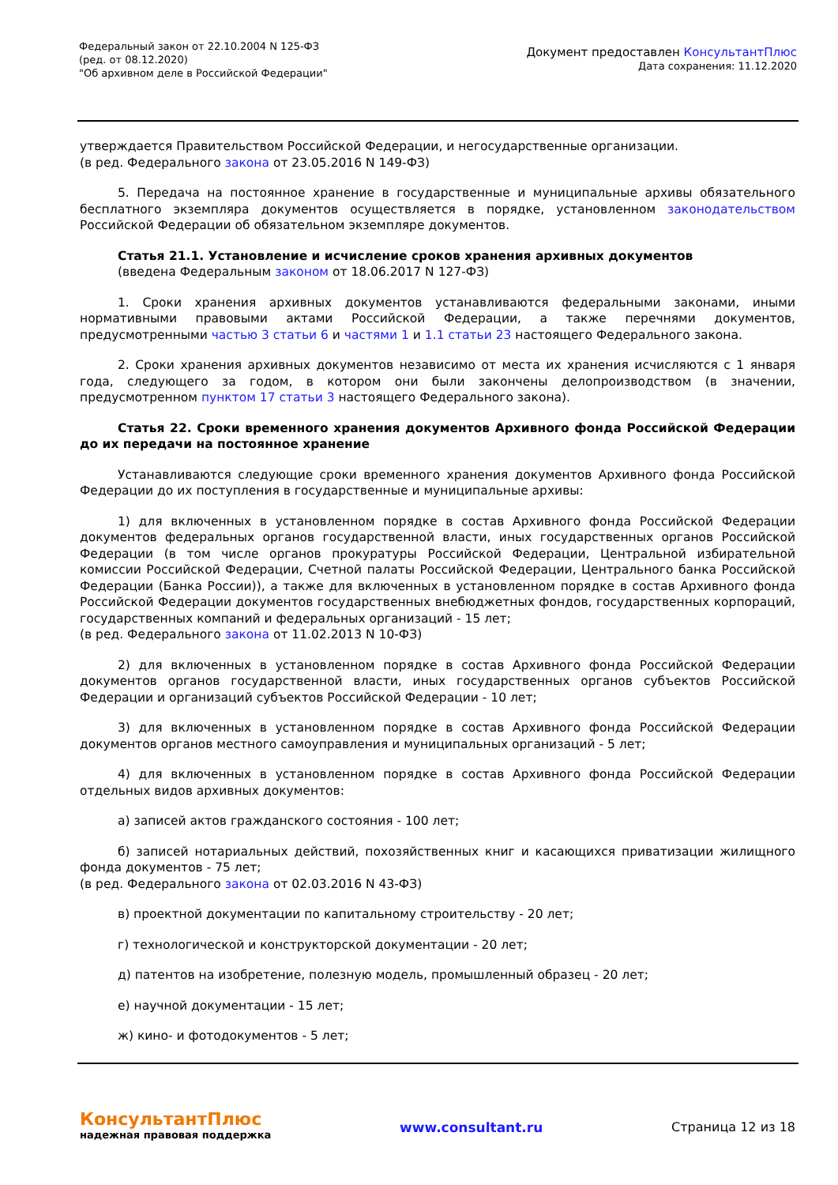Федеральный закон от 22.10.2004 N 125-ФЗ
(ред. от 08.12.2020)
"Об архивном деле в Российской Федерации"
Документ предоставлен КонсультантПлюс
Дата сохранения: 11.12.2020
утверждается Правительством Российской Федерации, и негосударственные организации.
(в ред. Федерального закона от 23.05.2016 N 149-ФЗ)
5. Передача на постоянное хранение в государственные и муниципальные архивы обязательного бесплатного экземпляра документов осуществляется в порядке, установленном законодательством Российской Федерации об обязательном экземпляре документов.
Статья 21.1. Установление и исчисление сроков хранения архивных документов
(введена Федеральным законом от 18.06.2017 N 127-ФЗ)
1. Сроки хранения архивных документов устанавливаются федеральными законами, иными нормативными правовыми актами Российской Федерации, а также перечнями документов, предусмотренными частью 3 статьи 6 и частями 1 и 1.1 статьи 23 настоящего Федерального закона.
2. Сроки хранения архивных документов независимо от места их хранения исчисляются с 1 января года, следующего за годом, в котором они были закончены делопроизводством (в значении, предусмотренном пунктом 17 статьи 3 настоящего Федерального закона).
Статья 22. Сроки временного хранения документов Архивного фонда Российской Федерации до их передачи на постоянное хранение
Устанавливаются следующие сроки временного хранения документов Архивного фонда Российской Федерации до их поступления в государственные и муниципальные архивы:
1) для включенных в установленном порядке в состав Архивного фонда Российской Федерации документов федеральных органов государственной власти, иных государственных органов Российской Федерации (в том числе органов прокуратуры Российской Федерации, Центральной избирательной комиссии Российской Федерации, Счетной палаты Российской Федерации, Центрального банка Российской Федерации (Банка России)), а также для включенных в установленном порядке в состав Архивного фонда Российской Федерации документов государственных внебюджетных фондов, государственных корпораций, государственных компаний и федеральных организаций - 15 лет;
(в ред. Федерального закона от 11.02.2013 N 10-ФЗ)
2) для включенных в установленном порядке в состав Архивного фонда Российской Федерации документов органов государственной власти, иных государственных органов субъектов Российской Федерации и организаций субъектов Российской Федерации - 10 лет;
3) для включенных в установленном порядке в состав Архивного фонда Российской Федерации документов органов местного самоуправления и муниципальных организаций - 5 лет;
4) для включенных в установленном порядке в состав Архивного фонда Российской Федерации отдельных видов архивных документов:
а) записей актов гражданского состояния - 100 лет;
б) записей нотариальных действий, похозяйственных книг и касающихся приватизации жилищного фонда документов - 75 лет;
(в ред. Федерального закона от 02.03.2016 N 43-ФЗ)
в) проектной документации по капитальному строительству - 20 лет;
г) технологической и конструкторской документации - 20 лет;
д) патентов на изобретение, полезную модель, промышленный образец - 20 лет;
е) научной документации - 15 лет;
ж) кино- и фотодокументов - 5 лет;
КонсультантПлюс
надежная правовая поддержка
www.consultant.ru Страница 12 из 18